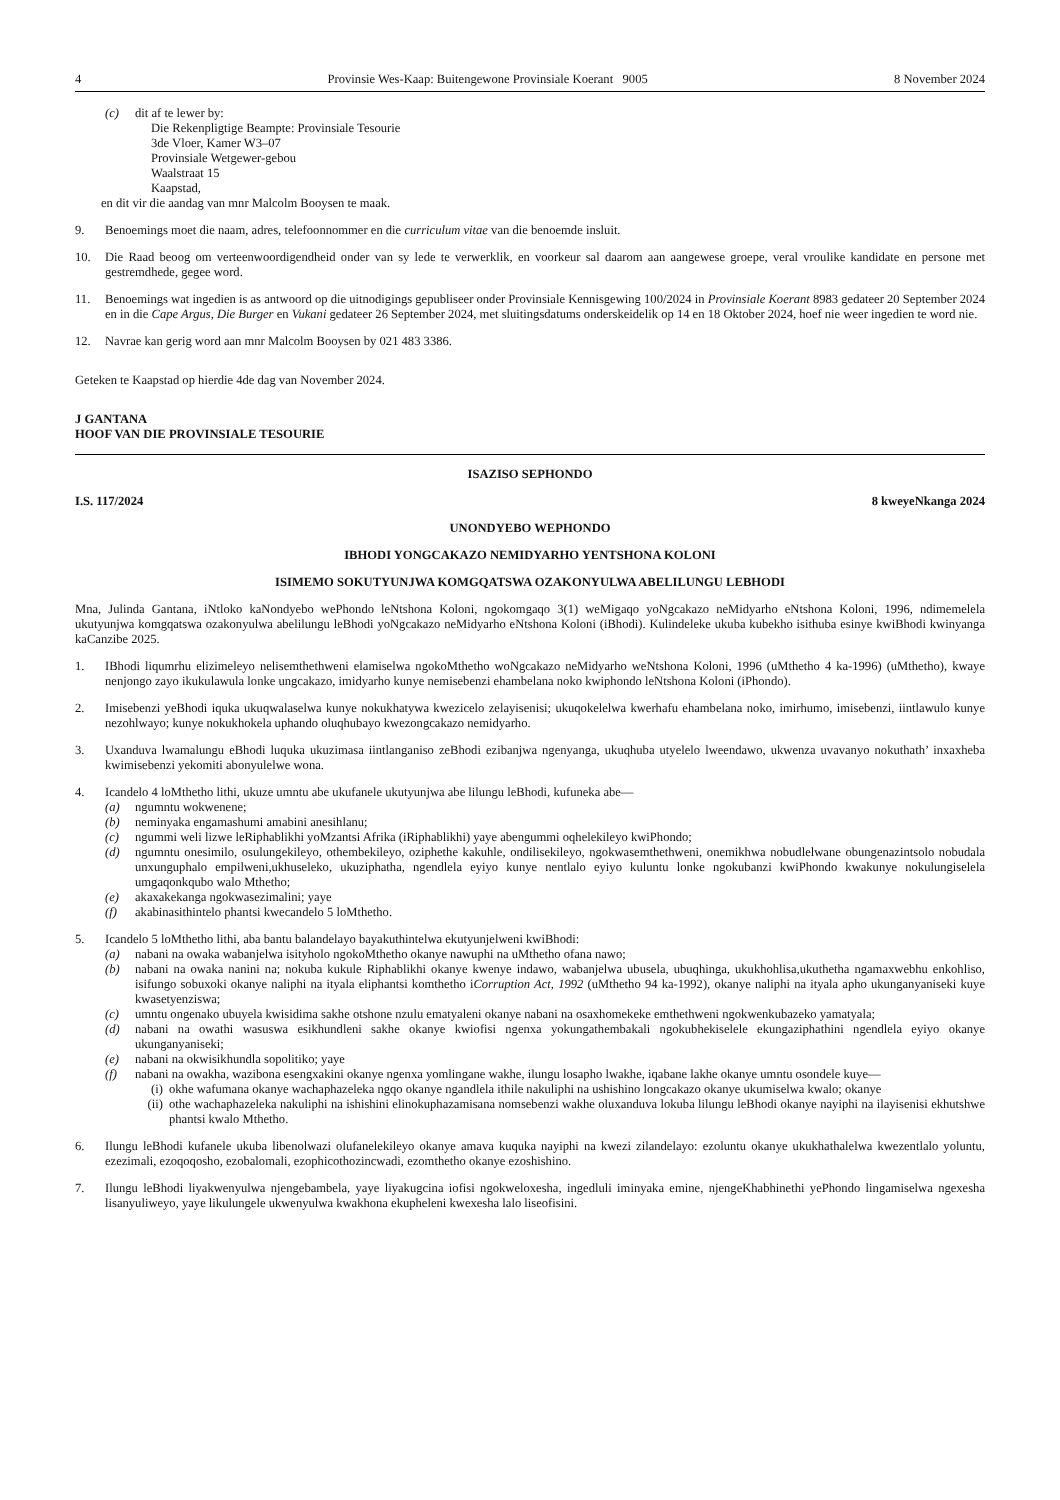4 Provinsie Wes-Kaap: Buitengewone Provinsiale Koerant 9005 8 November 2024
(c) dit af te lewer by:
Die Rekenpligtige Beampte: Provinsiale Tesourie
3de Vloer, Kamer W3–07
Provinsiale Wetgewer-gebou
Waalstraat 15
Kaapstad,
en dit vir die aandag van mnr Malcolm Booysen te maak.
9. Benoemings moet die naam, adres, telefoonnommer en die curriculum vitae van die benoemde insluit.
10. Die Raad beoog om verteenwoordigendheid onder van sy lede te verwerklik, en voorkeur sal daarom aan aangewese groepe, veral vroulike kandidate en persone met gestremdhede, gegee word.
11. Benoemings wat ingedien is as antwoord op die uitnodigings gepubliseer onder Provinsiale Kennisgewing 100/2024 in Provinsiale Koerant 8983 gedateer 20 September 2024 en in die Cape Argus, Die Burger en Vukani gedateer 26 September 2024, met sluitingsdatums onderskeidelik op 14 en 18 Oktober 2024, hoef nie weer ingedien te word nie.
12. Navrae kan gerig word aan mnr Malcolm Booysen by 021 483 3386.
Geteken te Kaapstad op hierdie 4de dag van November 2024.
J GANTANA
HOOF VAN DIE PROVINSIALE TESOURIE
ISAZISO SEPHONDO
I.S. 117/2024 8 kweyeNkanga 2024
UNONDYEBO WEPHONDO
IBHODI YONGCAKAZO NEMIDYARHO YENTSHONA KOLONI
ISIMEMO SOKUTYUNJWA KOMGQATSWA OZAKONYULWA ABELILUNGU LEBHODI
Mna, Julinda Gantana, iNtloko kaNondyebo wePhondo leNtshona Koloni, ngokomgaqo 3(1) weMigaqo yoNgcakazo neMidyarho eNtshona Koloni, 1996, ndimemelela ukutyunjwa komgqatswa ozakonyulwa abelilungu leBhodi yoNgcakazo neMidyarho eNtshona Koloni (iBhodi). Kulindeleke ukuba kubekho isithuba esinye kwiBhodi kwinyanga kaCanzibe 2025.
1. IBhodi liqumrhu elizimeleyo nelisemthethweni elamiselwa ngokoMthetho woNgcakazo neMidyarho weNtshona Koloni, 1996 (uMthetho 4 ka-1996) (uMthetho), kwaye nenjongo zayo ikukulawula lonke ungcakazo, imidyarho kunye nemisebenzi ehambelana noko kwiphondo leNtshona Koloni (iPhondo).
2. Imisebenzi yeBhodi iquka ukuqwalaselwa kunye nokukhatywa kwezicelo zelayisenisi; ukuqokelelwa kwerhafu ehambelana noko, imirhumo, imisebenzi, iintlawulo kunye nezohlwayo; kunye nokukhokela uphando oluqhubayo kwezongcakazo nemidyarho.
3. Uxanduva lwamalungu eBhodi luquka ukuzimasa iintlanganiso zeBhodi ezibanjwa ngenyanga, ukuqhuba utyelelo lweendawo, ukwenza uvavanyo nokuthath’ inxaxheba kwimisebenzi yekomiti abonyulelwe wona.
4. Icandelo 4 loMthetho lithi, ukuze umntu abe ukufanele ukutyunjwa abe lilungu leBhodi, kufuneka abe—
(a) ngumntu wokwenene;
(b) neminyaka engamashumi amabini anesihlanu;
(c) ngummi weli lizwe leRiphablikhi yoMzantsi Afrika (iRiphablikhi) yaye abengummi oqhelekileyo kwiPhondo;
(d) ngumntu onesimilo, osulungekileyo, othembekileyo, oziphethe kakuhle, ondilisekileyo, ngokwasemthethweni, onemikhwa nobudlelwane obungenazintsolo nobudala unxunguphalo empilweni,ukhuseleko, ukuziphatha, ngendlela eyiyo kunye nentlalo eyiyo kuluntu lonke ngokubanzi kwiPhondo kwakunye nokulungiselela umgaqonkqubo walo Mthetho;
(e) akaxakekanga ngokwasezimalini; yaye
(f) akabinasithintelo phantsi kwecandelo 5 loMthetho.
5. Icandelo 5 loMthetho lithi, aba bantu balandelayo bayakuthintelwa ekutyunjelweni kwiBhodi:
(a) nabani na owaka wabanjelwa isityholo ngokoMthetho okanye nawuphi na uMthetho ofana nawo;
(b) nabani na owaka nanini na; nokuba kukule Riphablikhi okanye kwenye indawo, wabanjelwa ubusela, ubuqhinga, ukukhohlisa,ukuthetha ngamaxwebhu enkohliso, isifungo sobuxoki okanye naliphi na ityala eliphantsi komthetho iCorruption Act, 1992 (uMthetho 94 ka-1992), okanye naliphi na ityala apho ukunganyaniseki kuye kwasetyenziswa;
(c) umntu ongenako ubuyela kwisidima sakhe otshone nzulu ematyaleni okanye nabani na osaxhomekeke emthethweni ngokwenkubazeko yamatyala;
(d) nabani na owathi wasuswa esikhundleni sakhe okanye kwiofisi ngenxa yokungathembakali ngokubhekiselele ekungaziphathini ngendlela eyiyo okanye ukunganyaniseki;
(e) nabani na okwisikhundla sopolitiko; yaye
(f) nabani na owakha, wazibona esengxakini okanye ngenxa yomlingane wakhe, ilungu losapho lwakhe, iqabane lakhe okanye umntu osondele kuye—
(i) okhe wafumana okanye wachaphazeleka ngqo okanye ngandlela ithile nakuliphi na ushishino longcakazo okanye ukumiselwa kwalo; okanye
(ii) othe wachaphazeleka nakuliphi na ishishini elinokuphazamisana nomsebenzi wakhe oluxanduva lokuba lilungu leBhodi okanye nayiphi na ilayisenisi ekhutshwe phantsi kwalo Mthetho.
6. Ilungu leBhodi kufanele ukuba libenolwazi olufanelekileyo okanye amava kuquka nayiphi na kwezi zilandelayo: ezoluntu okanye ukukhathalelwa kwezentlalo yoluntu, ezezimali, ezoqoqosho, ezobalomali, ezophicothozincwadi, ezomthetho okanye ezoshishino.
7. Ilungu leBhodi liyakwenyulwa njengebambela, yaye liyakugcina iofisi ngokweloxesha, ingedluli iminyaka emine, njengeKhabhinethi yePhondo lingamiselwa ngexesha lisanyuliweyo, yaye likulungele ukwenyulwa kwakhona ekupheleni kwexesha lalo liseofisini.